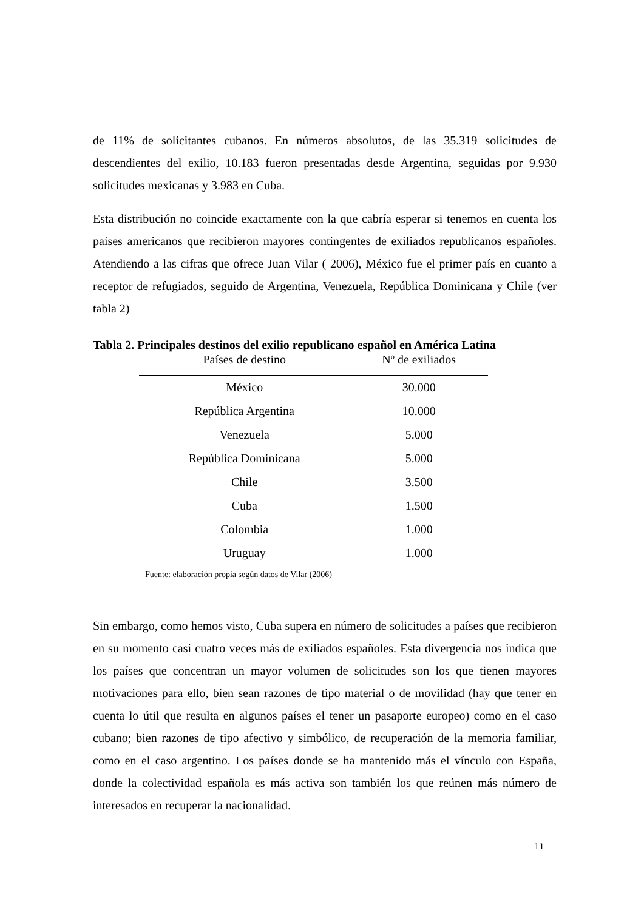de 11% de solicitantes cubanos. En números absolutos, de las 35.319 solicitudes de descendientes del exilio, 10.183 fueron presentadas desde Argentina, seguidas por 9.930 solicitudes mexicanas y 3.983 en Cuba.
Esta distribución no coincide exactamente con la que cabría esperar si tenemos en cuenta los países americanos que recibieron mayores contingentes de exiliados republicanos españoles. Atendiendo a las cifras que ofrece Juan Vilar ( 2006), México fue el primer país en cuanto a receptor de refugiados, seguido de Argentina, Venezuela, República Dominicana y Chile (ver tabla 2)
Tabla 2. Principales destinos del exilio republicano español en América Latina
| Países de destino | Nº de exiliados |
| --- | --- |
| México | 30.000 |
| República Argentina | 10.000 |
| Venezuela | 5.000 |
| República Dominicana | 5.000 |
| Chile | 3.500 |
| Cuba | 1.500 |
| Colombia | 1.000 |
| Uruguay | 1.000 |
Fuente: elaboración propia según datos de Vilar (2006)
Sin embargo, como hemos visto, Cuba supera en número de solicitudes a países que recibieron en su momento casi cuatro veces más de exiliados españoles. Esta divergencia nos indica que los países que concentran un mayor volumen de solicitudes son los que tienen mayores motivaciones para ello, bien sean razones de tipo material o de movilidad (hay que tener en cuenta lo útil que resulta en algunos países el tener un pasaporte europeo) como en el caso cubano; bien razones de tipo afectivo y simbólico, de recuperación de la memoria familiar, como en el caso argentino. Los países donde se ha mantenido más el vínculo con España, donde la colectividad española es más activa son también los que reúnen más número de interesados en recuperar la nacionalidad.
11